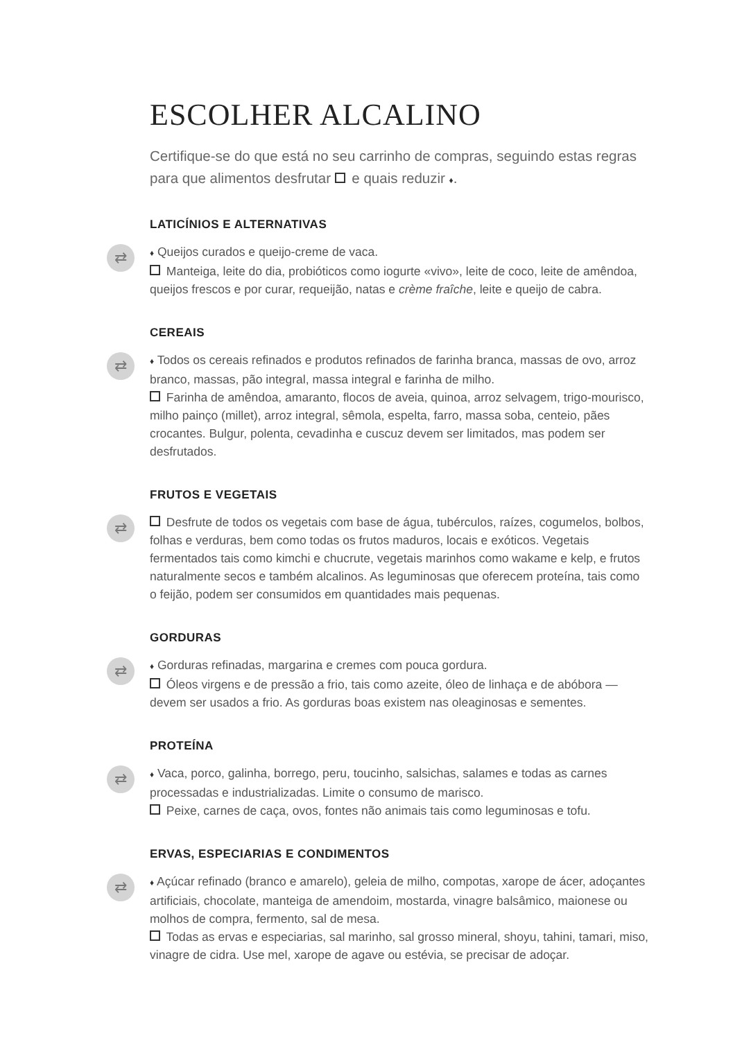ESCOLHER ALCALINO
Certifique-se do que está no seu carrinho de compras, seguindo estas regras para que alimentos desfrutar e quais reduzir ♦.
LATICÍNIOS E ALTERNATIVAS
⇄
♦ Queijos curados e queijo-creme de vaca.
Manteiga, leite do dia, probióticos como iogurte «vivo», leite de coco, leite de amêndoa, queijos frescos e por curar, requeijão, natas e crème fraîche, leite e queijo de cabra.
CEREAIS
⇄
♦ Todos os cereais refinados e produtos refinados de farinha branca, massas de ovo, arroz branco, massas, pão integral, massa integral e farinha de milho.
Farinha de amêndoa, amaranto, flocos de aveia, quinoa, arroz selvagem, trigo-mourisco, milho painço (millet), arroz integral, sêmola, espelta, farro, massa soba, centeio, pães crocantes. Bulgur, polenta, cevadinha e cuscuz devem ser limitados, mas podem ser desfrutados.
FRUTOS E VEGETAIS
⇄
Desfrute de todos os vegetais com base de água, tubérculos, raízes, cogumelos, bolbos, folhas e verduras, bem como todas os frutos maduros, locais e exóticos. Vegetais fermentados tais como kimchi e chucrute, vegetais marinhos como wakame e kelp, e frutos naturalmente secos e também alcalinos. As leguminosas que oferecem proteína, tais como o feijão, podem ser consumidos em quantidades mais pequenas.
GORDURAS
⇄
♦ Gorduras refinadas, margarina e cremes com pouca gordura.
Óleos virgens e de pressão a frio, tais como azeite, óleo de linhaça e de abóbora — devem ser usados a frio. As gorduras boas existem nas oleaginosas e sementes.
PROTEÍNA
⇄
♦ Vaca, porco, galinha, borrego, peru, toucinho, salsichas, salames e todas as carnes processadas e industrializadas. Limite o consumo de marisco.
Peixe, carnes de caça, ovos, fontes não animais tais como leguminosas e tofu.
ERVAS, ESPECIARIAS E CONDIMENTOS
⇄
♦ Açúcar refinado (branco e amarelo), geleia de milho, compotas, xarope de ácer, adoçantes artificiais, chocolate, manteiga de amendoim, mostarda, vinagre balsâmico, maionese ou molhos de compra, fermento, sal de mesa.
Todas as ervas e especiarias, sal marinho, sal grosso mineral, shoyu, tahini, tamari, miso, vinagre de cidra. Use mel, xarope de agave ou estévia, se precisar de adoçar.